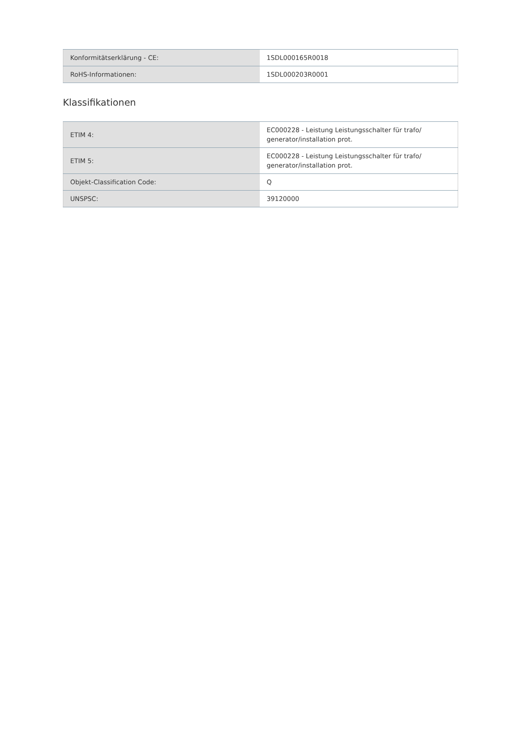| Konformitätserklärung - CE: | 1SDL000165R0018 |
| RoHS-Informationen: | 1SDL000203R0001 |
Klassifikationen
| ETIM 4: | EC000228 - Leistung Leistungsschalter für trafo/ generator/installation prot. |
| ETIM 5: | EC000228 - Leistung Leistungsschalter für trafo/ generator/installation prot. |
| Objekt-Classification Code: | Q |
| UNSPSC: | 39120000 |